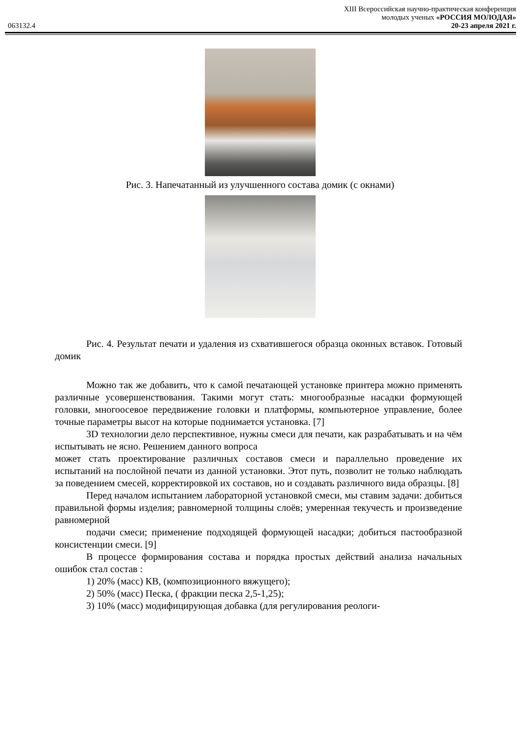063132.4
XIII Всероссийская научно-практическая конференция
молодых ученых «РОССИЯ МОЛОДАЯ»
20-23 апреля 2021 г.
Рис. 3. Напечатанный из улучшенного состава домик (с окнами)
Рис. 4. Результат печати и удаления из схватившегося образца оконных вставок. Готовый домик
Можно так же добавить, что к самой печатающей установке принтера можно применять различные усовершенствования. Такими могут стать: многообразные насадки формующей головки, многоосевое передвижение головки и платформы, компьютерное управление, более точные параметры высот на которые поднимается установка. [7]
3D технологии дело перспективное, нужны смеси для печати, как разрабатывать и на чём испытывать не ясно. Решением данного вопроса
может стать проектирование различных составов смеси и параллельно проведение их испытаний на послойной печати из данной установки. Этот путь, позволит не только наблюдать за поведением смесей, корректировкой их составов, но и создавать различного вида образцы. [8]
Перед началом испытанием лабораторной установкой смеси, мы ставим задачи: добиться правильной формы изделия; равномерной толщины слоёв; умеренная текучесть и произведение равномерной
подачи смеси; применение подходящей формующей насадки; добиться пастообразной консистенции смеси. [9]
В процессе формирования состава и порядка простых действий анализа начальных ошибок стал состав :
1) 20% (масс) КВ, (композиционного вяжущего);
2) 50% (масс) Песка, ( фракции песка 2,5-1,25);
3) 10% (масс) модифицирующая добавка (для регулирования реологи-